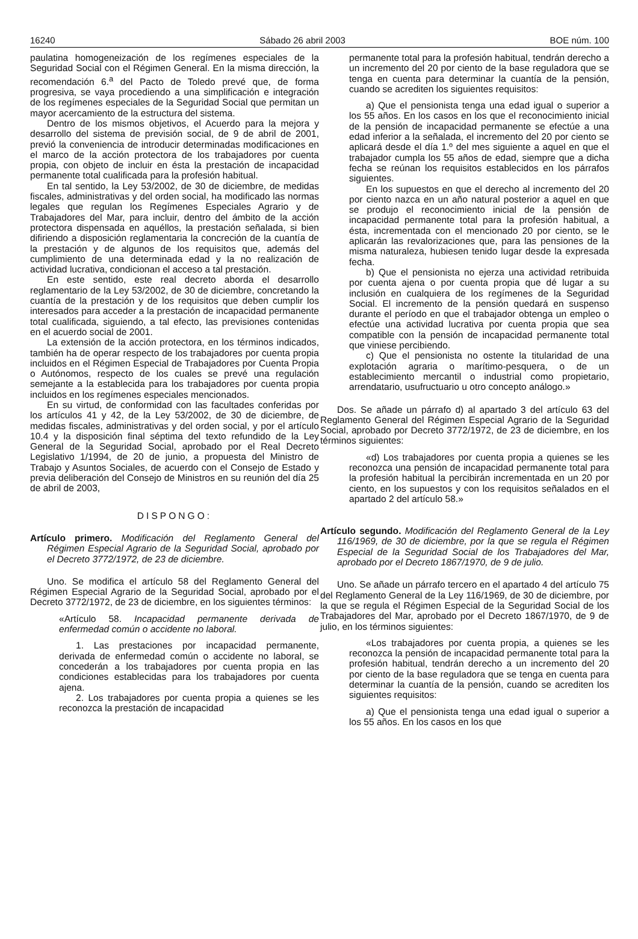16240 Sábado 26 abril 2003 BOE núm. 100
paulatina homogeneización de los regímenes especiales de la Seguridad Social con el Régimen General. En la misma dirección, la recomendación 6.<sup>a</sup> del Pacto de Toledo prevé que, de forma progresiva, se vaya procediendo a una simplificación e integración de los regímenes especiales de la Seguridad Social que permitan un mayor acercamiento de la estructura del sistema.
Dentro de los mismos objetivos, el Acuerdo para la mejora y desarrollo del sistema de previsión social, de 9 de abril de 2001, previó la conveniencia de introducir determinadas modificaciones en el marco de la acción protectora de los trabajadores por cuenta propia, con objeto de incluir en ésta la prestación de incapacidad permanente total cualificada para la profesión habitual.
En tal sentido, la Ley 53/2002, de 30 de diciembre, de medidas fiscales, administrativas y del orden social, ha modificado las normas legales que regulan los Regímenes Especiales Agrario y de Trabajadores del Mar, para incluir, dentro del ámbito de la acción protectora dispensada en aquéllos, la prestación señalada, si bien difiriendo a disposición reglamentaria la concreción de la cuantía de la prestación y de algunos de los requisitos que, además del cumplimiento de una determinada edad y la no realización de actividad lucrativa, condicionan el acceso a tal prestación.
En este sentido, este real decreto aborda el desarrollo reglamentario de la Ley 53/2002, de 30 de diciembre, concretando la cuantía de la prestación y de los requisitos que deben cumplir los interesados para acceder a la prestación de incapacidad permanente total cualificada, siguiendo, a tal efecto, las previsiones contenidas en el acuerdo social de 2001.
La extensión de la acción protectora, en los términos indicados, también ha de operar respecto de los trabajadores por cuenta propia incluidos en el Régimen Especial de Trabajadores por Cuenta Propia o Autónomos, respecto de los cuales se prevé una regulación semejante a la establecida para los trabajadores por cuenta propia incluidos en los regímenes especiales mencionados.
En su virtud, de conformidad con las facultades conferidas por los artículos 41 y 42, de la Ley 53/2002, de 30 de diciembre, de medidas fiscales, administrativas y del orden social, y por el artículo 10.4 y la disposición final séptima del texto refundido de la Ley General de la Seguridad Social, aprobado por el Real Decreto Legislativo 1/1994, de 20 de junio, a propuesta del Ministro de Trabajo y Asuntos Sociales, de acuerdo con el Consejo de Estado y previa deliberación del Consejo de Ministros en su reunión del día 25 de abril de 2003,
DISPONGO:
Artículo primero. Modificación del Reglamento General del Régimen Especial Agrario de la Seguridad Social, aprobado por el Decreto 3772/1972, de 23 de diciembre.
Uno. Se modifica el artículo 58 del Reglamento General del Régimen Especial Agrario de la Seguridad Social, aprobado por el Decreto 3772/1972, de 23 de diciembre, en los siguientes términos:
«Artículo 58. Incapacidad permanente derivada de enfermedad común o accidente no laboral.
1. Las prestaciones por incapacidad permanente, derivada de enfermedad común o accidente no laboral, se concederán a los trabajadores por cuenta propia en las condiciones establecidas para los trabajadores por cuenta ajena.
2. Los trabajadores por cuenta propia a quienes se les reconozca la prestación de incapacidad
permanente total para la profesión habitual, tendrán derecho a un incremento del 20 por ciento de la base reguladora que se tenga en cuenta para determinar la cuantía de la pensión, cuando se acrediten los siguientes requisitos:
a) Que el pensionista tenga una edad igual o superior a los 55 años. En los casos en los que el reconocimiento inicial de la pensión de incapacidad permanente se efectúe a una edad inferior a la señalada, el incremento del 20 por ciento se aplicará desde el día 1.º del mes siguiente a aquel en que el trabajador cumpla los 55 años de edad, siempre que a dicha fecha se reúnan los requisitos establecidos en los párrafos siguientes.
En los supuestos en que el derecho al incremento del 20 por ciento nazca en un año natural posterior a aquel en que se produjo el reconocimiento inicial de la pensión de incapacidad permanente total para la profesión habitual, a ésta, incrementada con el mencionado 20 por ciento, se le aplicarán las revalorizaciones que, para las pensiones de la misma naturaleza, hubiesen tenido lugar desde la expresada fecha.
b) Que el pensionista no ejerza una actividad retribuida por cuenta ajena o por cuenta propia que dé lugar a su inclusión en cualquiera de los regímenes de la Seguridad Social. El incremento de la pensión quedará en suspenso durante el período en que el trabajador obtenga un empleo o efectúe una actividad lucrativa por cuenta propia que sea compatible con la pensión de incapacidad permanente total que viniese percibiendo.
c) Que el pensionista no ostente la titularidad de una explotación agraria o marítimo-pesquera, o de un establecimiento mercantil o industrial como propietario, arrendatario, usufructuario u otro concepto análogo.»
Dos. Se añade un párrafo d) al apartado 3 del artículo 63 del Reglamento General del Régimen Especial Agrario de la Seguridad Social, aprobado por Decreto 3772/1972, de 23 de diciembre, en los términos siguientes:
«d) Los trabajadores por cuenta propia a quienes se les reconozca una pensión de incapacidad permanente total para la profesión habitual la percibirán incrementada en un 20 por ciento, en los supuestos y con los requisitos señalados en el apartado 2 del artículo 58.»
Artículo segundo. Modificación del Reglamento General de la Ley 116/1969, de 30 de diciembre, por la que se regula el Régimen Especial de la Seguridad Social de los Trabajadores del Mar, aprobado por el Decreto 1867/1970, de 9 de julio.
Uno. Se añade un párrafo tercero en el apartado 4 del artículo 75 del Reglamento General de la Ley 116/1969, de 30 de diciembre, por la que se regula el Régimen Especial de la Seguridad Social de los Trabajadores del Mar, aprobado por el Decreto 1867/1970, de 9 de julio, en los términos siguientes:
«Los trabajadores por cuenta propia, a quienes se les reconozca la pensión de incapacidad permanente total para la profesión habitual, tendrán derecho a un incremento del 20 por ciento de la base reguladora que se tenga en cuenta para determinar la cuantía de la pensión, cuando se acrediten los siguientes requisitos:
a) Que el pensionista tenga una edad igual o superior a los 55 años. En los casos en los que